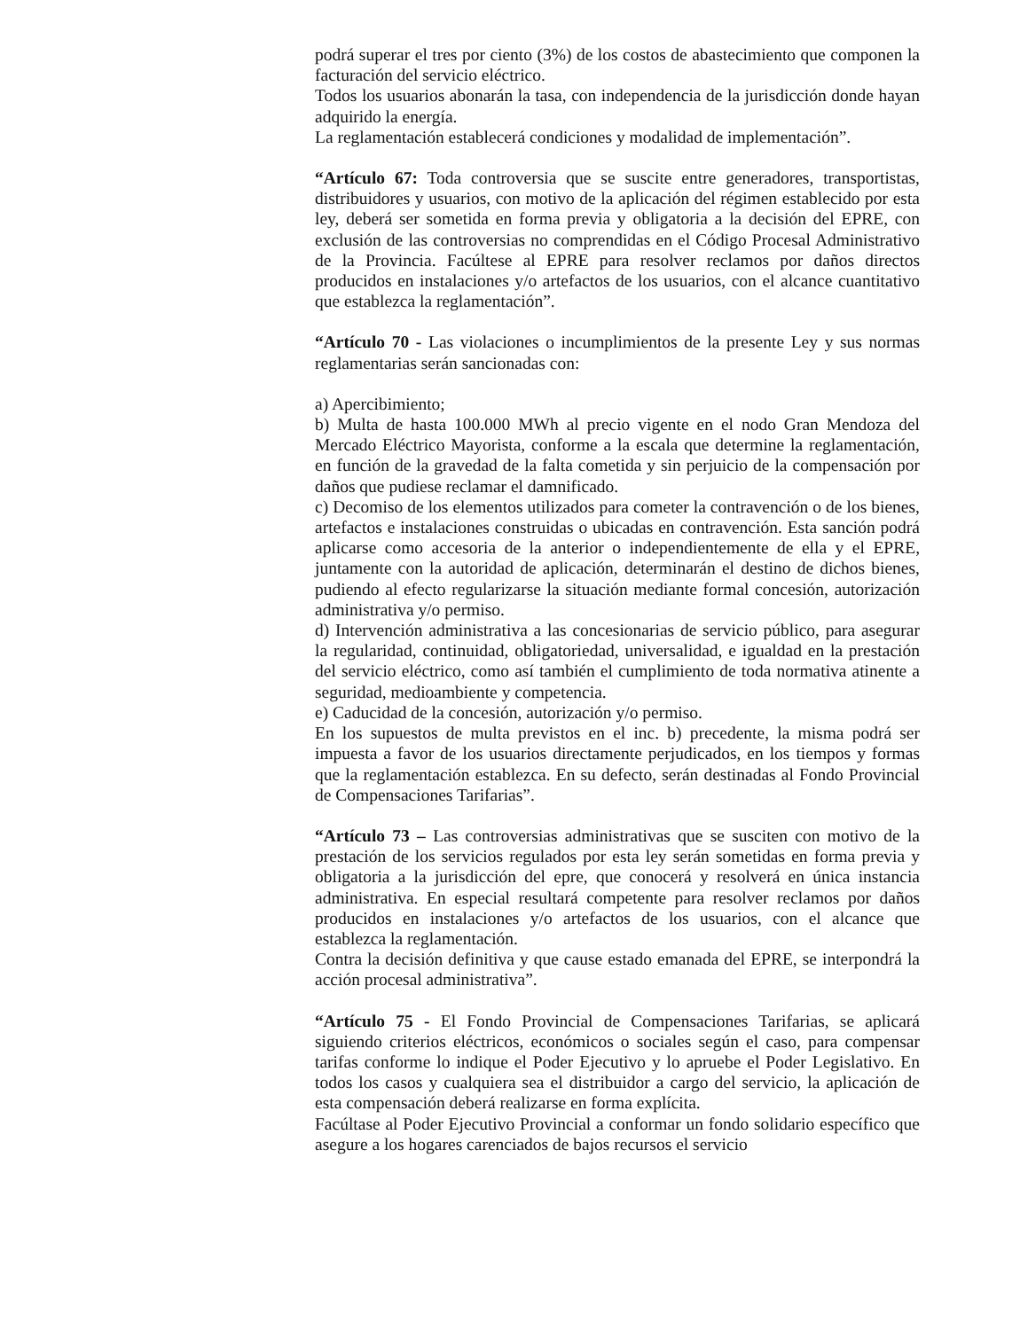podrá superar el tres por ciento (3%) de los costos de abastecimiento que componen la facturación del servicio eléctrico.
Todos los usuarios abonarán la tasa, con independencia de la jurisdicción donde hayan adquirido la energía.
La reglamentación establecerá condiciones y modalidad de implementación”.
“Artículo 67: Toda controversia que se suscite entre generadores, transportistas, distribuidores y usuarios, con motivo de la aplicación del régimen establecido por esta ley, deberá ser sometida en forma previa y obligatoria a la decisión del EPRE, con exclusión de las controversias no comprendidas en el Código Procesal Administrativo de la Provincia. Facúltese al EPRE para resolver reclamos por daños directos producidos en instalaciones y/o artefactos de los usuarios, con el alcance cuantitativo que establezca la reglamentación”.
“Artículo 70 - Las violaciones o incumplimientos de la presente Ley y sus normas reglamentarias serán sancionadas con:
a) Apercibimiento;
b) Multa de hasta 100.000 MWh al precio vigente en el nodo Gran Mendoza del Mercado Eléctrico Mayorista, conforme a la escala que determine la reglamentación, en función de la gravedad de la falta cometida y sin perjuicio de la compensación por daños que pudiese reclamar el damnificado.
c) Decomiso de los elementos utilizados para cometer la contravención o de los bienes, artefactos e instalaciones construidas o ubicadas en contravención. Esta sanción podrá aplicarse como accesoria de la anterior o independientemente de ella y el EPRE, juntamente con la autoridad de aplicación, determinarán el destino de dichos bienes, pudiendo al efecto regularizarse la situación mediante formal concesión, autorización administrativa y/o permiso.
d) Intervención administrativa a las concesionarias de servicio público, para asegurar la regularidad, continuidad, obligatoriedad, universalidad, e igualdad en la prestación del servicio eléctrico, como así también el cumplimiento de toda normativa atinente a seguridad, medioambiente y competencia.
e) Caducidad de la concesión, autorización y/o permiso.
En los supuestos de multa previstos en el inc. b) precedente, la misma podrá ser impuesta a favor de los usuarios directamente perjudicados, en los tiempos y formas que la reglamentación establezca. En su defecto, serán destinadas al Fondo Provincial de Compensaciones Tarifarias”.
“Artículo 73 – Las controversias administrativas que se susciten con motivo de la prestación de los servicios regulados por esta ley serán sometidas en forma previa y obligatoria a la jurisdicción del epre, que conocerá y resolverá en única instancia administrativa. En especial resultará competente para resolver reclamos por daños producidos en instalaciones y/o artefactos de los usuarios, con el alcance que establezca la reglamentación.
Contra la decisión definitiva y que cause estado emanada del EPRE, se interpondrá la acción procesal administrativa”.
“Artículo 75 - El Fondo Provincial de Compensaciones Tarifarias, se aplicará siguiendo criterios eléctricos, económicos o sociales según el caso, para compensar tarifas conforme lo indique el Poder Ejecutivo y lo apruebe el Poder Legislativo. En todos los casos y cualquiera sea el distribuidor a cargo del servicio, la aplicación de esta compensación deberá realizarse en forma explícita.
Facúltase al Poder Ejecutivo Provincial a conformar un fondo solidario específico que asegure a los hogares carenciados de bajos recursos el servicio